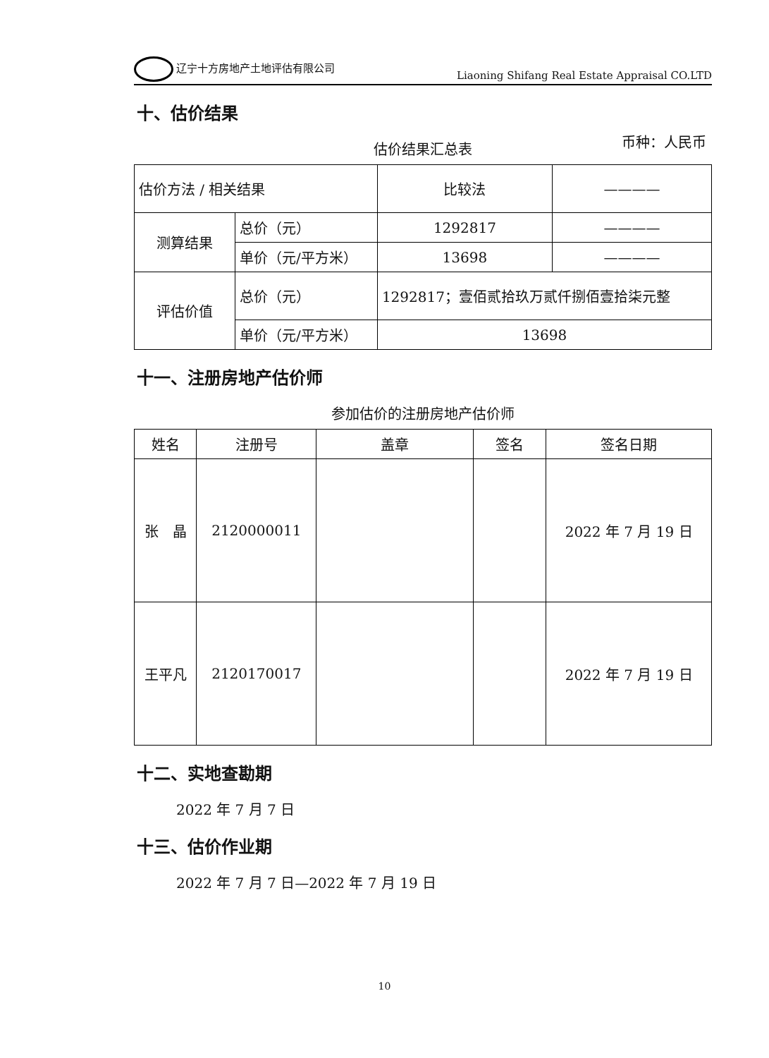辽宁十方房地产土地评估有限公司
Liaoning Shifang Real Estate Appraisal CO.LTD
十、估价结果
估价结果汇总表 币种：人民币
| 估价方法 / 相关结果 | | 比较法 | ———— |
| --- | --- | --- | --- |
| 测算结果 | 总价（元） | 1292817 | ———— |
| | 单价（元/平方米） | 13698 | ———— |
| 评估价值 | 总价（元） | 1292817；壹佰贰拾玖万贰仟捌佰壹拾柒元整 | |
| | 单价（元/平方米） | 13698 | |
十一、注册房地产估价师
参加估价的注册房地产估价师
| 姓名 | 注册号 | 盖章 | 签名 | 签名日期 |
| --- | --- | --- | --- | --- |
| 张 晶 | 2120000011 | | | 2022 年 7 月 19 日 |
| 王平凡 | 2120170017 | | | 2022 年 7 月 19 日 |
十二、实地查勘期
2022 年 7 月 7 日
十三、估价作业期
2022 年 7 月 7 日—2022 年 7 月 19 日
10